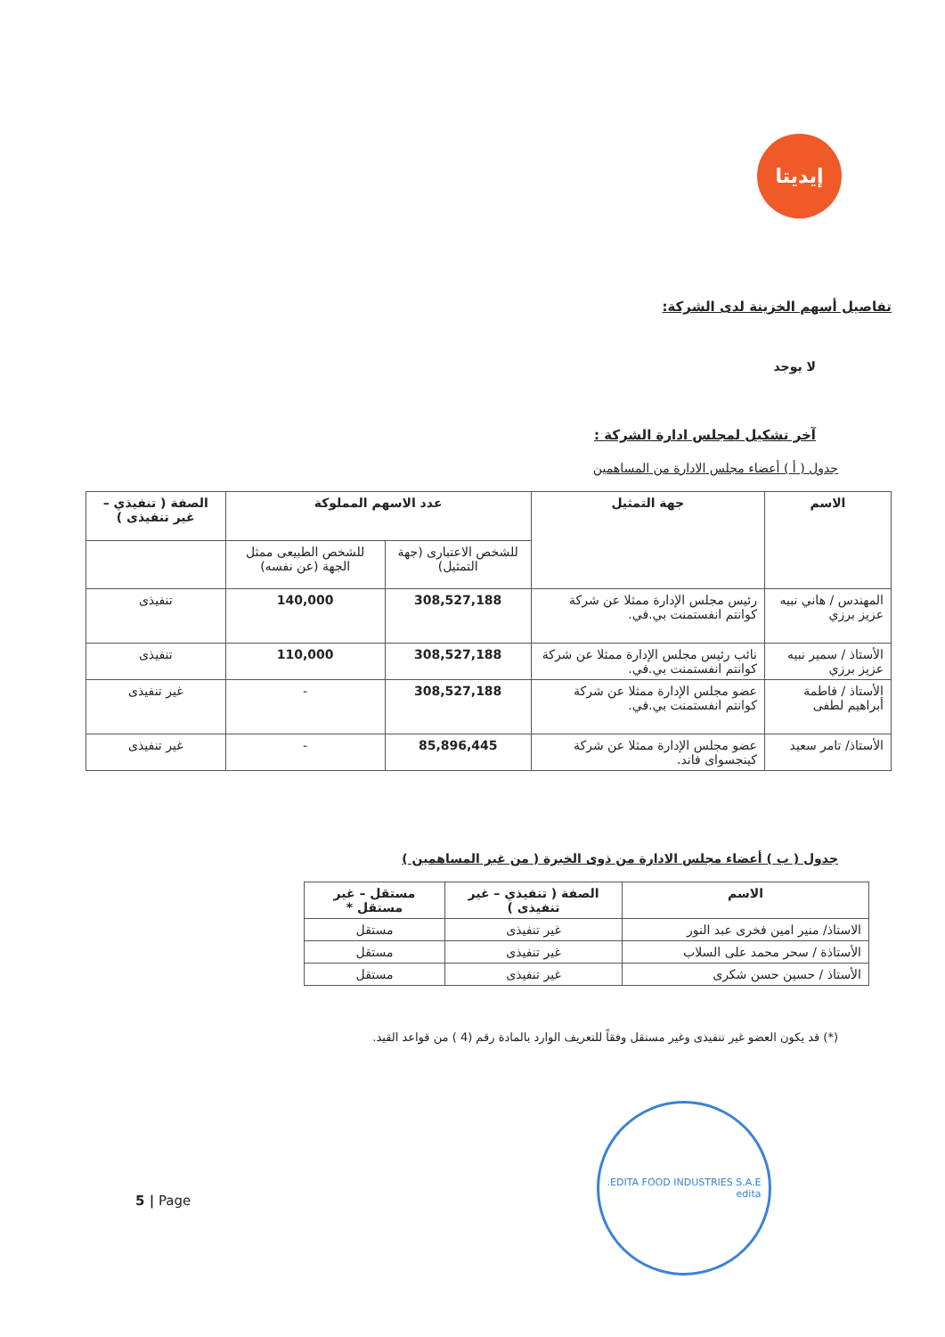إيديتا
تفاصيل أسهم الخزينة لدى الشركة:
لا يوجد
آخر تشكيل لمجلس ادارة الشركة :
جدول ( أ ) أعضاء مجلس الادارة من المساهمين
| الاسم | جهة التمثيل | عدد الاسهم المملوكة | | الصفة ( تنفيذي – غير تنفيذى ) |
| --- | --- | --- | --- | --- |
| | | للشخص الاعتبارى (جهة التمثيل) | للشخص الطبيعى ممثل الجهة (عن نفسه) | |
| المهندس / هاني نبيه عزيز برزي | رئيس مجلس الإدارة ممثلا عن شركة كوانتم انفستمنت بي.في. | 308,527,188 | 140,000 | تنفيذى |
| الأستاذ / سمير نبيه عزيز برزي | نائب رئيس مجلس الإدارة ممثلا عن شركة كوانتم انفستمنت بي.في. | 308,527,188 | 110,000 | تنفيذى |
| الأستاذ / فاطمة أبراهيم لطفى | عضو مجلس الإدارة ممثلا عن شركة كوانتم انفستمنت بي.في. | 308,527,188 | - | غير تنفيذى |
| الأستاذ/ تامر سعيد | عضو مجلس الإدارة ممثلا عن شركة كينجسواى فاند. | 85,896,445 | - | غير تنفيذى |
جدول ( ب ) أعضاء مجلس الادارة من ذوى الخبرة ( من غير المساهمين )
| الاسم | الصفة ( تنفيذي – غير تنفيذى ) | مستقل – غير مستقل * |
| --- | --- | --- |
| الاستاذ/ منير امين فخرى عبد النور | غير تنفيذى | مستقل |
| الأستاذة / سحر محمد على السلاب | غير تنفيذى | مستقل |
| الأستاذ / حسين حسن شكرى | غير تنفيذى | مستقل |
(*) قد يكون العضو غير تنفيذى وغير مستقل وفقاً للتعريف الوارد بالمادة رقم (4 ) من قواعد القيد.
EDITA FOOD INDUSTRIES S.A.E.
edita
5 | Page